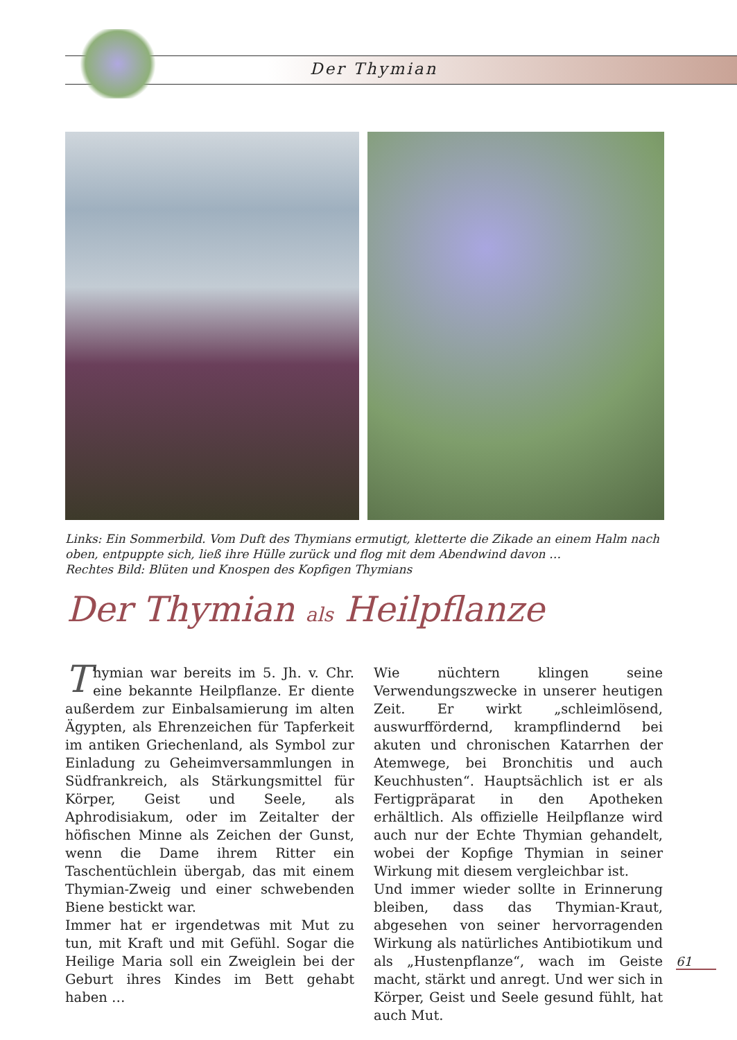Der Thymian
Links: Ein Sommerbild. Vom Duft des Thymians ermutigt, kletterte die Zikade an einem Halm nach oben, entpuppte sich, ließ ihre Hülle zurück und flog mit dem Abendwind davon …
Rechtes Bild: Blüten und Knospen des Kopfigen Thymians
Der Thymian als Heilpflanze
Thymian war bereits im 5. Jh. v. Chr. eine bekannte Heilpflanze. Er diente außerdem zur Einbalsamierung im alten Ägypten, als Ehrenzeichen für Tapferkeit im antiken Griechenland, als Symbol zur Einladung zu Geheimversammlungen in Südfrankreich, als Stärkungsmittel für Körper, Geist und Seele, als Aphrodisiakum, oder im Zeitalter der höfischen Minne als Zeichen der Gunst, wenn die Dame ihrem Ritter ein Taschentüchlein übergab, das mit einem Thymian-Zweig und einer schwebenden Biene bestickt war.
Immer hat er irgendetwas mit Mut zu tun, mit Kraft und mit Gefühl. Sogar die Heilige Maria soll ein Zweiglein bei der Geburt ihres Kindes im Bett gehabt haben …
Wie nüchtern klingen seine Verwendungszwecke in unserer heutigen Zeit. Er wirkt „schleimlösend, auswurffördernd, krampflindernd bei akuten und chronischen Katarrhen der Atemwege, bei Bronchitis und auch Keuchhusten“. Hauptsächlich ist er als Fertigpräparat in den Apotheken erhältlich. Als offizielle Heilpflanze wird auch nur der Echte Thymian gehandelt, wobei der Kopfige Thymian in seiner Wirkung mit diesem vergleichbar ist.
Und immer wieder sollte in Erinnerung bleiben, dass das Thymian-Kraut, abgesehen von seiner hervorragenden Wirkung als natürliches Antibiotikum und als „Hustenpflanze“, wach im Geiste macht, stärkt und anregt. Und wer sich in Körper, Geist und Seele gesund fühlt, hat auch Mut.
61